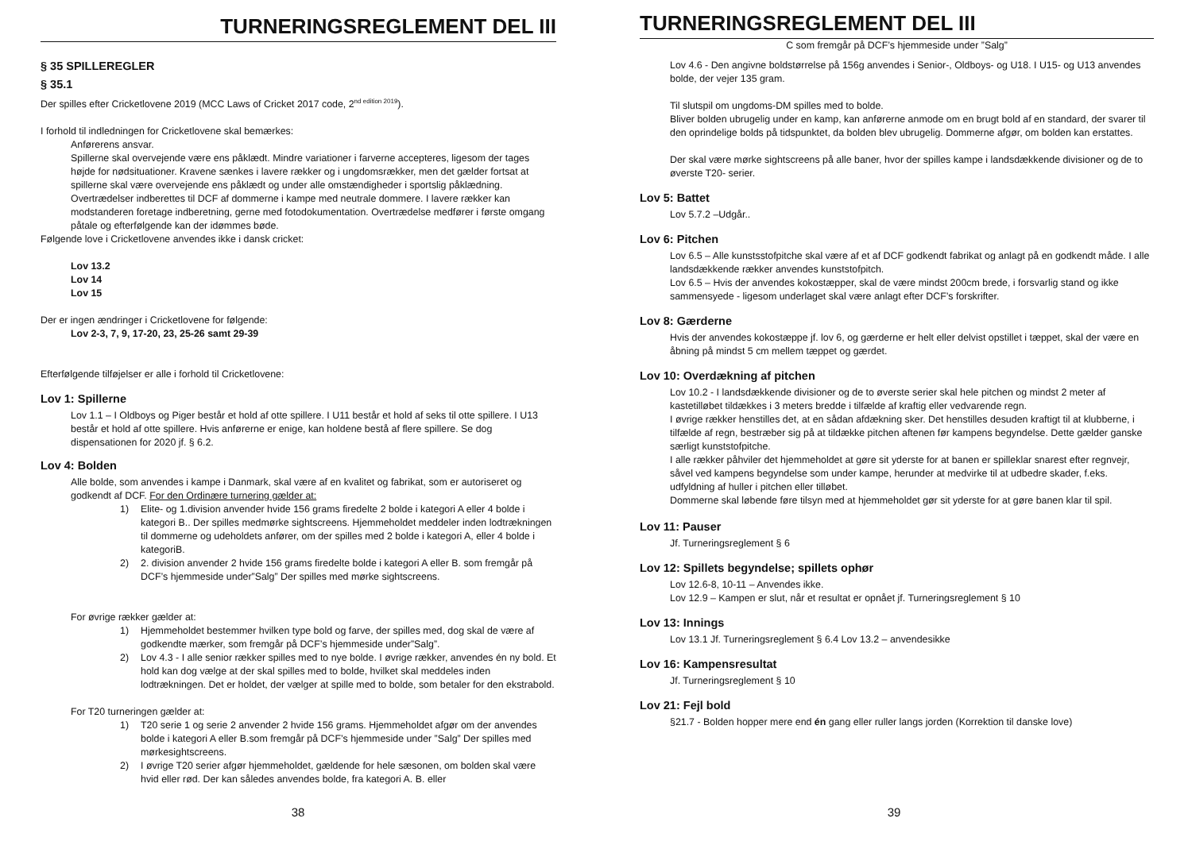TURNERINGSREGLEMENT DEL III
§ 35 SPILLEREGLER
§ 35.1
Der spilles efter Cricketlovene 2019 (MCC Laws of Cricket 2017 code, 2<sup>nd edition 2019</sup>).
I forhold til indledningen for Cricketlovene skal bemærkes:
Anførerens ansvar.
Spillerne skal overvejende være ens påklædt. Mindre variationer i farverne accepteres, ligesom der tages højde for nødsituationer. Kravene sænkes i lavere rækker og i ungdomsrækker, men det gælder fortsat at spillerne skal være overvejende ens påklædt og under alle omstændigheder i sportslig påklædning. Overtrædelser indberettes til DCF af dommerne i kampe med neutrale dommere. I lavere rækker kan modstanderen foretage indberetning, gerne med fotodokumentation. Overtrædelse medfører i første omgang påtale og efterfølgende kan der idømmes bøde.
Følgende love i Cricketlovene anvendes ikke i dansk cricket:
Lov 13.2
Lov 14
Lov 15
Der er ingen ændringer i Cricketlovene for følgende:
Lov 2-3, 7, 9, 17-20, 23, 25-26 samt 29-39
Efterfølgende tilføjelser er alle i forhold til Cricketlovene:
Lov 1: Spillerne
Lov 1.1 – I Oldboys og Piger består et hold af otte spillere. I U11 består et hold af seks til otte spillere. I U13 består et hold af otte spillere. Hvis anførerne er enige, kan holdene bestå af flere spillere. Se dog dispensationen for 2020 jf. § 6.2.
Lov 4: Bolden
Alle bolde, som anvendes i kampe i Danmark, skal være af en kvalitet og fabrikat, som er autoriseret og godkendt af DCF. For den Ordinære turnering gælder at:
1) Elite- og 1.division anvender hvide 156 grams firedelte 2 bolde i kategori A eller 4 bolde i kategori B.. Der spilles medmørke sightscreens. Hjemmeholdet meddeler inden lodtrækningen til dommerne og udeholdets anfører, om der spilles med 2 bolde i kategori A, eller 4 bolde i kategoriB.
2) 2. division anvender 2 hvide 156 grams firedelte bolde i kategori A eller B. som fremgår på DCF’s hjemmeside under”Salg” Der spilles med mørke sightscreens.
For øvrige rækker gælder at:
1) Hjemmeholdet bestemmer hvilken type bold og farve, der spilles med, dog skal de være af godkendte mærker, som fremgår på DCF’s hjemmeside under”Salg”.
2) Lov 4.3 - I alle senior rækker spilles med to nye bolde. I øvrige rækker, anvendes én ny bold. Et hold kan dog vælge at der skal spilles med to bolde, hvilket skal meddeles inden lodtrækningen. Det er holdet, der vælger at spille med to bolde, som betaler for den ekstrabold.
For T20 turneringen gælder at:
1) T20 serie 1 og serie 2 anvender 2 hvide 156 grams. Hjemmeholdet afgør om der anvendes bolde i kategori A eller B.som fremgår på DCF’s hjemmeside under ”Salg” Der spilles med mørkesightscreens.
2) I øvrige T20 serier afgør hjemmeholdet, gældende for hele sæsonen, om bolden skal være hvid eller rød. Der kan således anvendes bolde, fra kategori A. B. eller
38
TURNERINGSREGLEMENT DEL III
C som fremgår på DCF’s hjemmeside under ”Salg”
Lov 4.6 - Den angivne boldstørrelse på 156g anvendes i Senior-, Oldboys- og U18. I U15- og U13 anvendes bolde, der vejer 135 gram.
Til slutspil om ungdoms-DM spilles med to bolde.
Bliver bolden ubrugelig under en kamp, kan anførerne anmode om en brugt bold af en standard, der svarer til den oprindelige bolds på tidspunktet, da bolden blev ubrugelig. Dommerne afgør, om bolden kan erstattes.
Der skal være mørke sightscreens på alle baner, hvor der spilles kampe i landsdækkende divisioner og de to øverste T20- serier.
Lov 5: Battet
Lov 5.7.2 –Udgår..
Lov 6: Pitchen
Lov 6.5 – Alle kunstsstofpitche skal være af et af DCF godkendt fabrikat og anlagt på en godkendt måde. I alle landsdækkende rækker anvendes kunststofpitch.
Lov 6.5 – Hvis der anvendes kokostæpper, skal de være mindst 200cm brede, i forsvarlig stand og ikke sammensyede - ligesom underlaget skal være anlagt efter DCF’s forskrifter.
Lov 8: Gærderne
Hvis der anvendes kokostæppe jf. lov 6, og gærderne er helt eller delvist opstillet i tæppet, skal der være en åbning på mindst 5 cm mellem tæppet og gærdet.
Lov 10: Overdækning af pitchen
Lov 10.2 - I landsdækkende divisioner og de to øverste serier skal hele pitchen og mindst 2 meter af kastetilløbet tildækkes i 3 meters bredde i tilfælde af kraftig eller vedvarende regn.
I øvrige rækker henstilles det, at en sådan afdækning sker. Det henstilles desuden kraftigt til at klubberne, i tilfælde af regn, bestræber sig på at tildække pitchen aftenen før kampens begyndelse. Dette gælder ganske særligt kunststofpitche.
I alle rækker påhviler det hjemmeholdet at gøre sit yderste for at banen er spilleklar snarest efter regnvejr, såvel ved kampens begyndelse som under kampe, herunder at medvirke til at udbedre skader, f.eks. udfyldning af huller i pitchen eller tilløbet.
Dommerne skal løbende føre tilsyn med at hjemmeholdet gør sit yderste for at gøre banen klar til spil.
Lov 11: Pauser
Jf. Turneringsreglement § 6
Lov 12: Spillets begyndelse; spillets ophør
Lov 12.6-8, 10-11 – Anvendes ikke.
Lov 12.9 – Kampen er slut, når et resultat er opnået jf. Turneringsreglement § 10
Lov 13: Innings
Lov 13.1 Jf. Turneringsreglement § 6.4 Lov 13.2 – anvendesikke
Lov 16: Kampensresultat
Jf. Turneringsreglement § 10
Lov 21: Fejl bold
§21.7 - Bolden hopper mere end én gang eller ruller langs jorden (Korrektion til danske love)
39